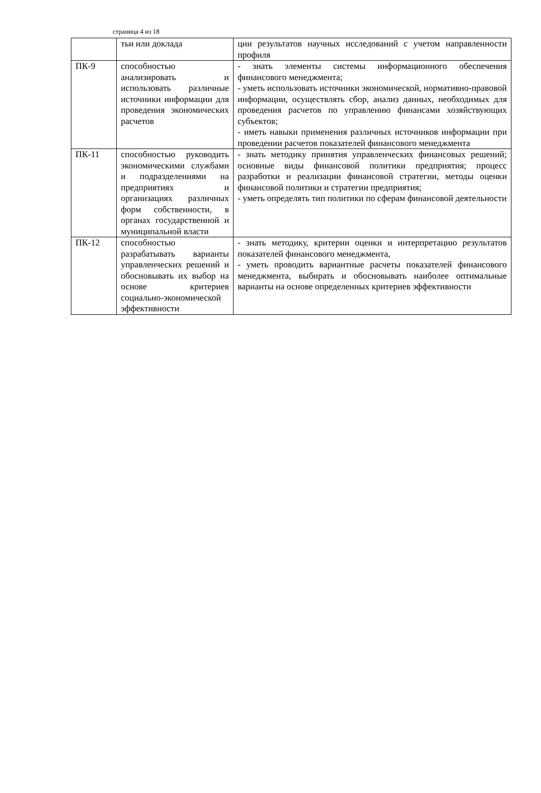страница 4 из 18
| | тьи или доклада | ции результатов научных исследований с учетом направленности профиля |
| ПК-9 | способностью анализировать и использовать различные источники информации для проведения экономических расчетов | - знать элементы системы информационного обеспечения финансового менеджмента; - уметь использовать источники экономической, нормативно-правовой информации, осуществлять сбор, анализ данных, необходимых для проведения расчетов по управлению финансами хозяйствующих субъектов; - иметь навыки применения различных источников информации при проведении расчетов показателей финансового менеджмента |
| ПК-11 | способностью руководить экономическими службами и подразделениями на предприятиях и организациях различных форм собственности, в органах государственной и муниципальной власти | - знать методику принятия управленческих финансовых решений; основные виды финансовой политики предприятия; процесс разработки и реализации финансовой стратегии, методы оценки финансовой политики и стратегии предприятия; - уметь определять тип политики по сферам финансовой деятельности |
| ПК-12 | способностью разрабатывать варианты управленческих решений и обосновывать их выбор на основе критериев социально-экономической эффективности | - знать методику, критерии оценки и интерпретацию результатов показателей финансового менеджмента, - уметь проводить вариантные расчеты показателей финансового менеджмента, выбирать и обосновывать наиболее оптимальные варианты на основе определенных критериев эффективности |